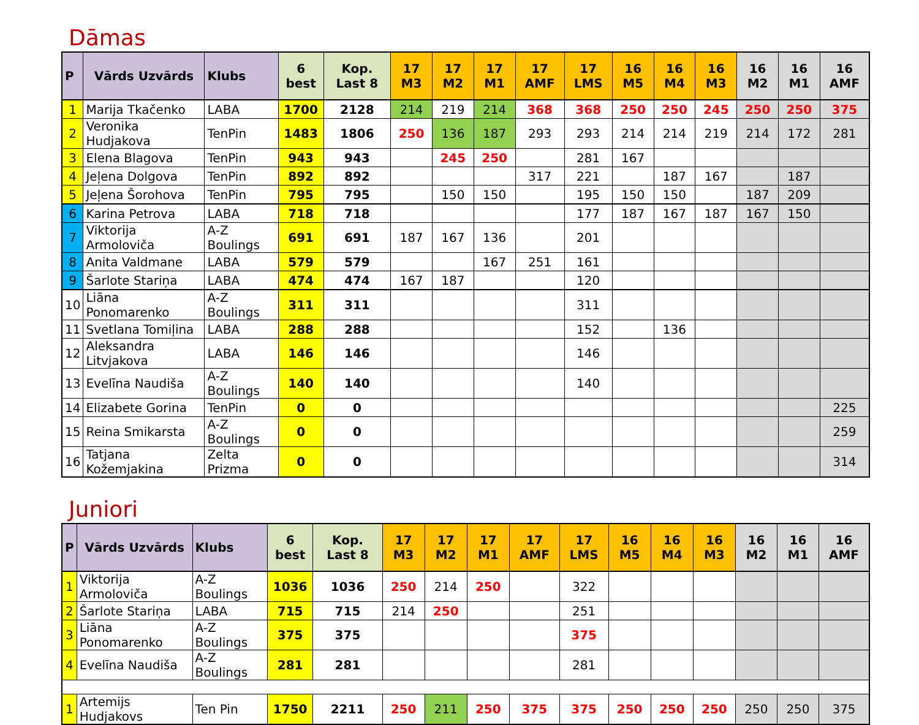Dāmas
| P | Vārds Uzvārds | Klubs | 6 best | Kop. Last 8 | 17 M3 | 17 M2 | 17 M1 | 17 AMF | 17 LMS | 16 M5 | 16 M4 | 16 M3 | 16 M2 | 16 M1 | 16 AMF |
| --- | --- | --- | --- | --- | --- | --- | --- | --- | --- | --- | --- | --- | --- | --- | --- |
| 1 | Marija Tkačenko | LABA | 1700 | 2128 | 214 | 219 | 214 | 368 | 368 | 250 | 250 | 245 | 250 | 250 | 375 |
| 2 | Veronika Hudjakova | TenPin | 1483 | 1806 | 250 | 136 | 187 | 293 | 293 | 214 | 214 | 219 | 214 | 172 | 281 |
| 3 | Elena Blagova | TenPin | 943 | 943 | | 245 | 250 | | 281 | 167 | | | | | |
| 4 | Jeļena Dolgova | TenPin | 892 | 892 | | | | 317 | 221 | | 187 | 167 | | 187 | |
| 5 | Jeļena Šorohova | TenPin | 795 | 795 | | 150 | 150 | | 195 | 150 | 150 | | 187 | 209 | |
| 6 | Karina Petrova | LABA | 718 | 718 | | | | | 177 | 187 | 167 | 187 | 167 | 150 | |
| 7 | Viktorija Armoloviča | A-Z Boulings | 691 | 691 | 187 | 167 | 136 | | 201 | | | | | | |
| 8 | Anita Valdmane | LABA | 579 | 579 | | | 167 | 251 | 161 | | | | | | |
| 9 | Šarlote Stariņa | LABA | 474 | 474 | 167 | 187 | | | 120 | | | | | | |
| 10 | Liāna Ponomarenko | A-Z Boulings | 311 | 311 | | | | | 311 | | | | | | |
| 11 | Svetlana Tomiļina | LABA | 288 | 288 | | | | | 152 | | 136 | | | | |
| 12 | Aleksandra Litvjakova | LABA | 146 | 146 | | | | | 146 | | | | | | |
| 13 | Evelīna Naudiša | A-Z Boulings | 140 | 140 | | | | | 140 | | | | | | |
| 14 | Elizabete Gorina | TenPin | 0 | 0 | | | | | | | | | | | 225 |
| 15 | Reina Smikarsta | A-Z Boulings | 0 | 0 | | | | | | | | | | | 259 |
| 16 | Tatjana Kožemjakina | Zelta Prizma | 0 | 0 | | | | | | | | | | | 314 |
Juniori
| P | Vārds Uzvārds | Klubs | 6 best | Kop. Last 8 | 17 M3 | 17 M2 | 17 M1 | 17 AMF | 17 LMS | 16 M5 | 16 M4 | 16 M3 | 16 M2 | 16 M1 | 16 AMF |
| --- | --- | --- | --- | --- | --- | --- | --- | --- | --- | --- | --- | --- | --- | --- | --- |
| 1 | Viktorija Armoloviča | A-Z Boulings | 1036 | 1036 | 250 | 214 | 250 | | 322 | | | | | | |
| 2 | Šarlote Stariņa | LABA | 715 | 715 | 214 | 250 | | | 251 | | | | | | |
| 3 | Liāna Ponomarenko | A-Z Boulings | 375 | 375 | | | | | 375 | | | | | | |
| 4 | Evelīna Naudiša | A-Z Boulings | 281 | 281 | | | | | 281 | | | | | | |
| 1 | Artemijs Hudjakovs | Ten Pin | 1750 | 2211 | 250 | 211 | 250 | 375 | 375 | 250 | 250 | 250 | 250 | 250 | 375 |